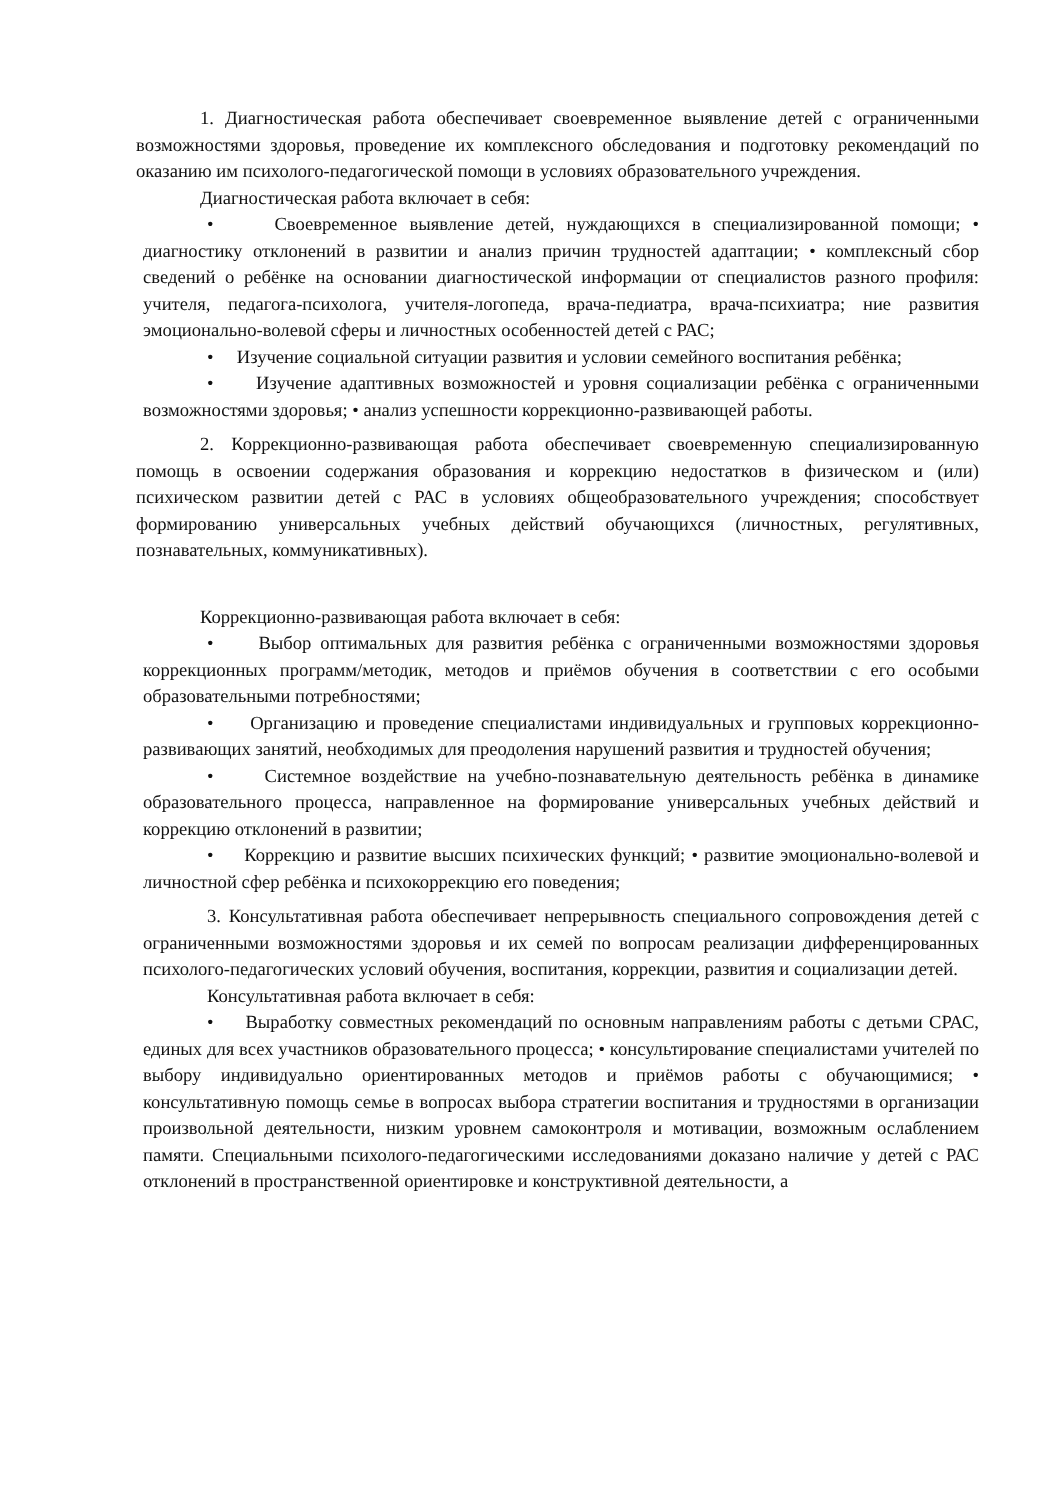1. Диагностическая работа обеспечивает своевременное выявление детей с ограниченными возможностями здоровья, проведение их комплексного обследования и подготовку рекомендаций по оказанию им психолого-педагогической помощи в условиях образовательного учреждения.
Диагностическая работа включает в себя:
• Своевременное выявление детей, нуждающихся в специализированной помощи; • диагностику отклонений в развитии и анализ причин трудностей адаптации; • комплексный сбор сведений о ребёнке на основании диагностической информации от специалистов разного профиля: учителя, педагога-психолога, учителя-логопеда, врача-педиатра, врача-психиатра; ние развития эмоционально-волевой сферы и личностных особенностей детей с РАС;
• Изучение социальной ситуации развития и условии семейного воспитания ребёнка;
• Изучение адаптивных возможностей и уровня социализации ребёнка с ограниченными возможностями здоровья; • анализ успешности коррекционно-развивающей работы.
2. Коррекционно-развивающая работа обеспечивает своевременную специализированную помощь в освоении содержания образования и коррекцию недостатков в физическом и (или) психическом развитии детей с РАС в условиях общеобразовательного учреждения; способствует формированию универсальных учебных действий обучающихся (личностных, регулятивных, познавательных, коммуникативных).
Коррекционно-развивающая работа включает в себя:
• Выбор оптимальных для развития ребёнка с ограниченными возможностями здоровья коррекционных программ/методик, методов и приёмов обучения в соответствии с его особыми образовательными потребностями;
• Организацию и проведение специалистами индивидуальных и групповых коррекционно-развивающих занятий, необходимых для преодоления нарушений развития и трудностей обучения;
• Системное воздействие на учебно-познавательную деятельность ребёнка в динамике образовательного процесса, направленное на формирование универсальных учебных действий и коррекцию отклонений в развитии;
• Коррекцию и развитие высших психических функций; • развитие эмоционально-волевой и личностной сфер ребёнка и психокоррекцию его поведения;
3. Консультативная работа обеспечивает непрерывность специального сопровождения детей с ограниченными возможностями здоровья и их семей по вопросам реализации дифференцированных психолого-педагогических условий обучения, воспитания, коррекции, развития и социализации детей.
Консультативная работа включает в себя:
• Выработку совместных рекомендаций по основным направлениям работы с детьми СРАС, единых для всех участников образовательного процесса; • консультирование специалистами учителей по выбору индивидуально ориентированных методов и приёмов работы с обучающимися; • консультативную помощь семье в вопросах выбора стратегии воспитания и трудностями в организации произвольной деятельности, низким уровнем самоконтроля и мотивации, возможным ослаблением памяти. Специальными психолого-педагогическими исследованиями доказано наличие у детей с РАС отклонений в пространственной ориентировке и конструктивной деятельности, а